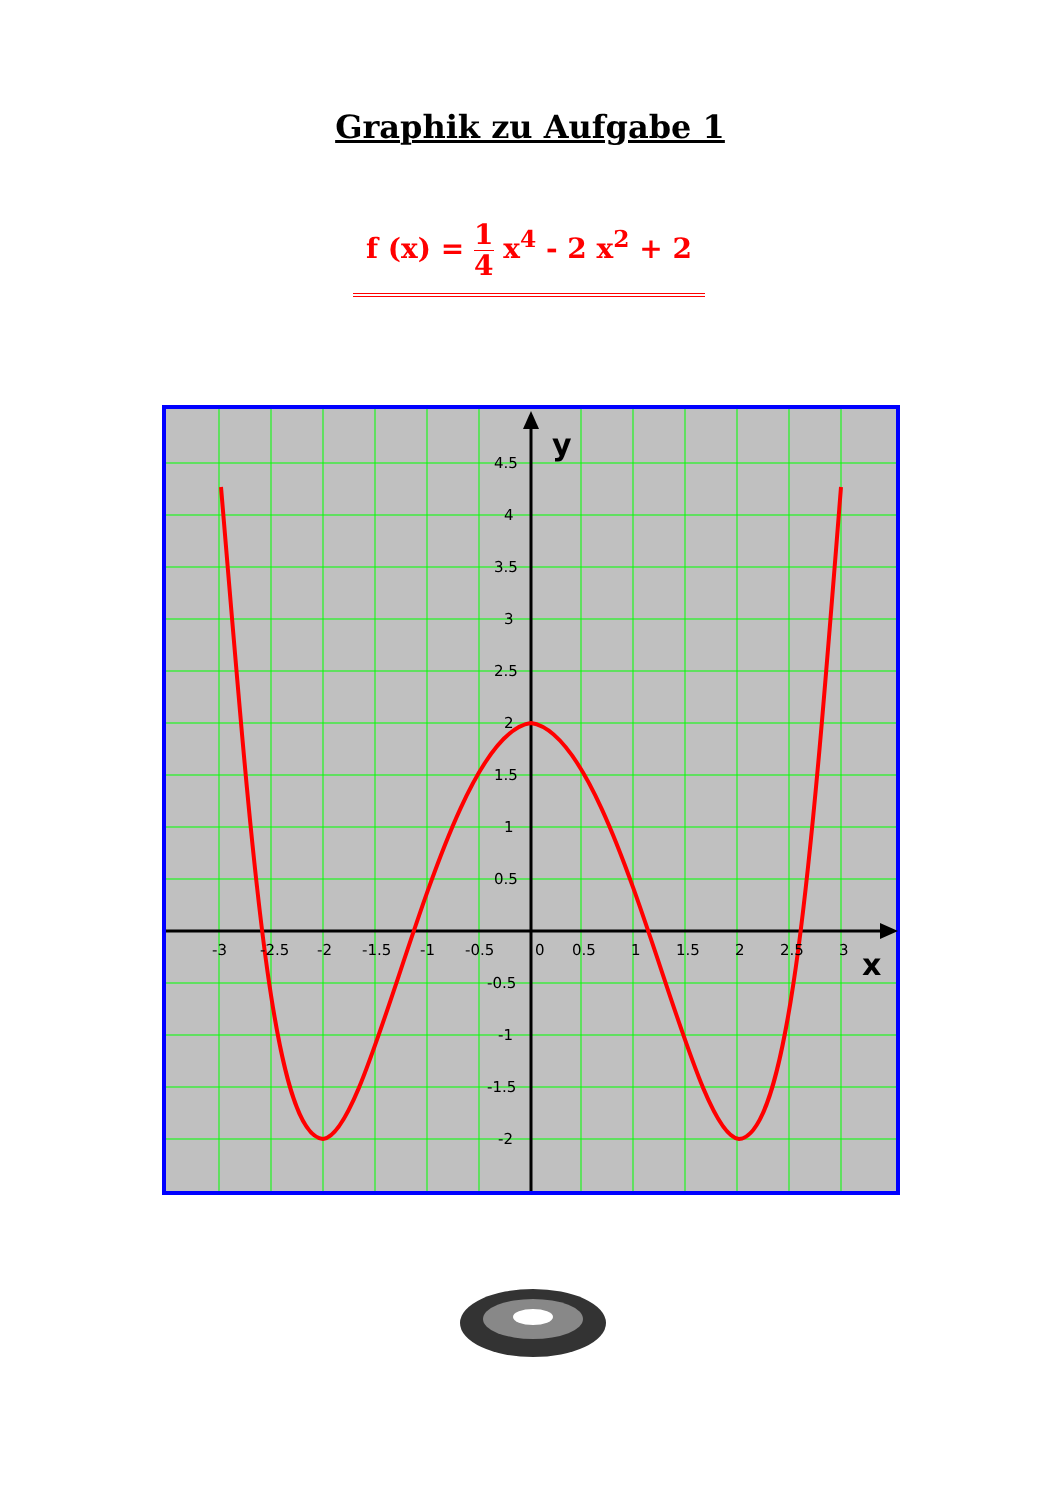Graphik zu Aufgabe 1
f (x) = 1 4 x<sup>4</sup> - 2 x<sup>2</sup> + 2
y
x
4.5
4
3.5
3
2.5
2
1.5
1
0.5
-0.5
-1
-1.5
-2
-3
-2.5
-2
-1.5
-1
-0.5
0
0.5
1
1.5
2
2.5
3